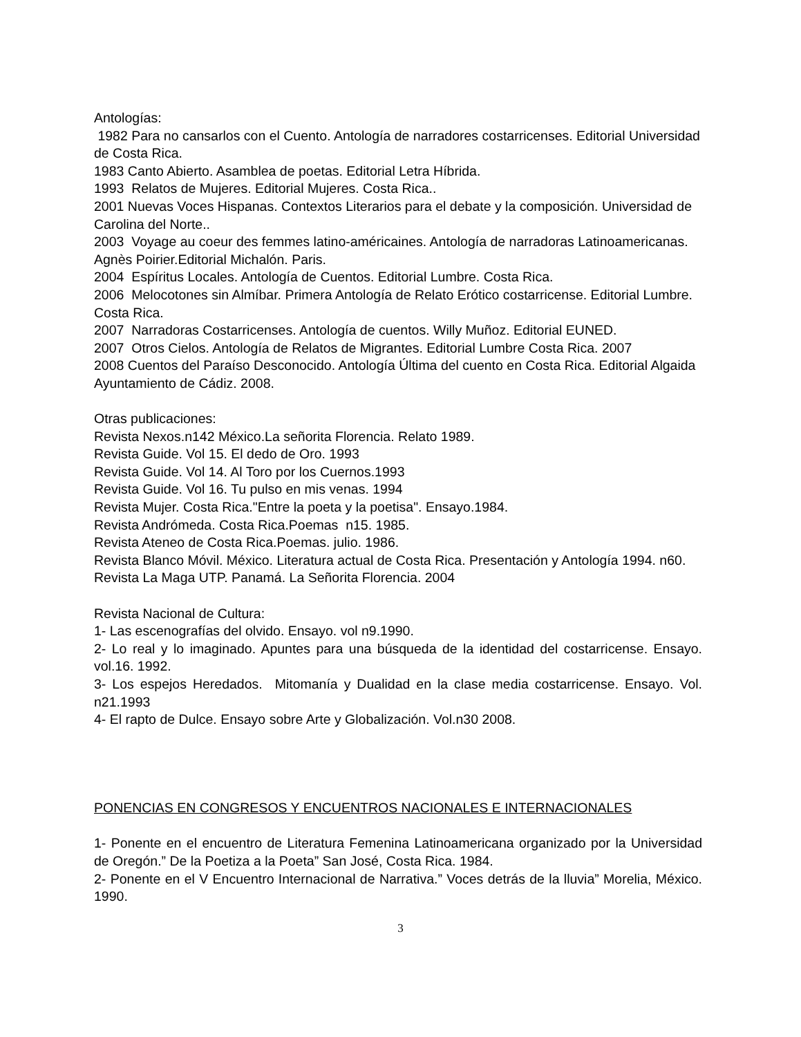Antologías:
1982 Para no cansarlos con el Cuento. Antología de narradores costarricenses. Editorial Universidad de Costa Rica.
1983 Canto Abierto. Asamblea de poetas. Editorial Letra Híbrida.
1993 Relatos de Mujeres. Editorial Mujeres. Costa Rica..
2001 Nuevas Voces Hispanas. Contextos Literarios para el debate y la composición. Universidad de Carolina del Norte..
2003 Voyage au coeur des femmes latino-américaines. Antología de narradoras Latinoamericanas. Agnès Poirier.Editorial Michalón. Paris.
2004 Espíritus Locales. Antología de Cuentos. Editorial Lumbre. Costa Rica.
2006 Melocotones sin Almíbar. Primera Antología de Relato Erótico costarricense. Editorial Lumbre. Costa Rica.
2007 Narradoras Costarricenses. Antología de cuentos. Willy Muñoz. Editorial EUNED.
2007 Otros Cielos. Antología de Relatos de Migrantes. Editorial Lumbre Costa Rica. 2007
2008 Cuentos del Paraíso Desconocido. Antología Última del cuento en Costa Rica. Editorial Algaida Ayuntamiento de Cádiz. 2008.
Otras publicaciones:
Revista Nexos.n142 México.La señorita Florencia. Relato 1989.
Revista Guide. Vol 15. El dedo de Oro. 1993
Revista Guide. Vol 14. Al Toro por los Cuernos.1993
Revista Guide. Vol 16. Tu pulso en mis venas. 1994
Revista Mujer. Costa Rica."Entre la poeta y la poetisa". Ensayo.1984.
Revista Andrómeda. Costa Rica.Poemas n15. 1985.
Revista Ateneo de Costa Rica.Poemas. julio. 1986.
Revista Blanco Móvil. México. Literatura actual de Costa Rica. Presentación y Antología 1994. n60.
Revista La Maga UTP. Panamá. La Señorita Florencia. 2004
Revista Nacional de Cultura:
1- Las escenografías del olvido. Ensayo. vol n9.1990.
2- Lo real y lo imaginado. Apuntes para una búsqueda de la identidad del costarricense. Ensayo. vol.16. 1992.
3- Los espejos Heredados. Mitomanía y Dualidad en la clase media costarricense. Ensayo. Vol. n21.1993
4- El rapto de Dulce. Ensayo sobre Arte y Globalización. Vol.n30 2008.
PONENCIAS EN CONGRESOS Y ENCUENTROS NACIONALES E INTERNACIONALES
1- Ponente en el encuentro de Literatura Femenina Latinoamericana organizado por la Universidad de Oregón.” De la Poetiza a la Poeta” San José, Costa Rica. 1984.
2- Ponente en el V Encuentro Internacional de Narrativa.” Voces detrás de la lluvia” Morelia, México. 1990.
3